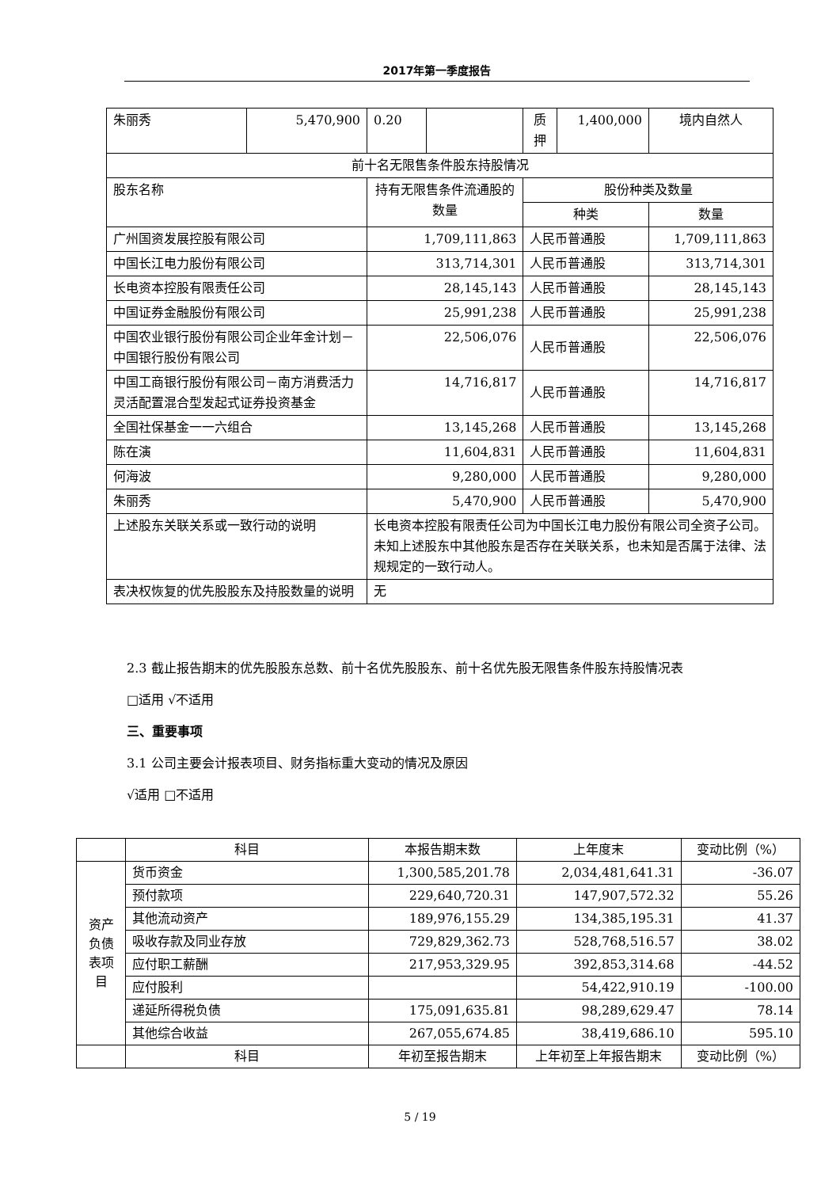2017年第一季度报告
| 朱丽秀 | 5,470,900 | 0.20 | | 质押 | 1,400,000 | 境内自然人 |
| 前十名无限售条件股东持股情况 | | | | | | |
| 股东名称 | | 持有无限售条件流通股的数量 | | 股份种类及数量 | | |
| | | | | 种类 | | 数量 |
| 广州国资发展控股有限公司 | | 1,709,111,863 | | 人民币普通股 | | 1,709,111,863 |
| 中国长江电力股份有限公司 | | 313,714,301 | | 人民币普通股 | | 313,714,301 |
| 长电资本控股有限责任公司 | | 28,145,143 | | 人民币普通股 | | 28,145,143 |
| 中国证券金融股份有限公司 | | 25,991,238 | | 人民币普通股 | | 25,991,238 |
| 中国农业银行股份有限公司企业年金计划－中国银行股份有限公司 | | 22,506,076 | | 人民币普通股 | | 22,506,076 |
| 中国工商银行股份有限公司－南方消费活力灵活配置混合型发起式证券投资基金 | | 14,716,817 | | 人民币普通股 | | 14,716,817 |
| 全国社保基金一一六组合 | | 13,145,268 | | 人民币普通股 | | 13,145,268 |
| 陈在演 | | 11,604,831 | | 人民币普通股 | | 11,604,831 |
| 何海波 | | 9,280,000 | | 人民币普通股 | | 9,280,000 |
| 朱丽秀 | | 5,470,900 | | 人民币普通股 | | 5,470,900 |
| 上述股东关联关系或一致行动的说明 | | 长电资本控股有限责任公司为中国长江电力股份有限公司全资子公司。未知上述股东中其他股东是否存在关联关系，也未知是否属于法律、法规规定的一致行动人。 | | | | |
| 表决权恢复的优先股股东及持股数量的说明 | | 无 | | | | |
2.3 截止报告期末的优先股股东总数、前十名优先股股东、前十名优先股无限售条件股东持股情况表
□适用 √不适用
三、重要事项
3.1 公司主要会计报表项目、财务指标重大变动的情况及原因
√适用 □不适用
| | 科目 | 本报告期末数 | 上年度末 | 变动比例（%） |
| 资产负债表项目 | 货币资金 | 1,300,585,201.78 | 2,034,481,641.31 | -36.07 |
| | 预付款项 | 229,640,720.31 | 147,907,572.32 | 55.26 |
| | 其他流动资产 | 189,976,155.29 | 134,385,195.31 | 41.37 |
| | 吸收存款及同业存放 | 729,829,362.73 | 528,768,516.57 | 38.02 |
| | 应付职工薪酬 | 217,953,329.95 | 392,853,314.68 | -44.52 |
| | 应付股利 | | 54,422,910.19 | -100.00 |
| | 递延所得税负债 | 175,091,635.81 | 98,289,629.47 | 78.14 |
| | 其他综合收益 | 267,055,674.85 | 38,419,686.10 | 595.10 |
| | 科目 | 年初至报告期末 | 上年初至上年报告期末 | 变动比例（%） |
5 / 19